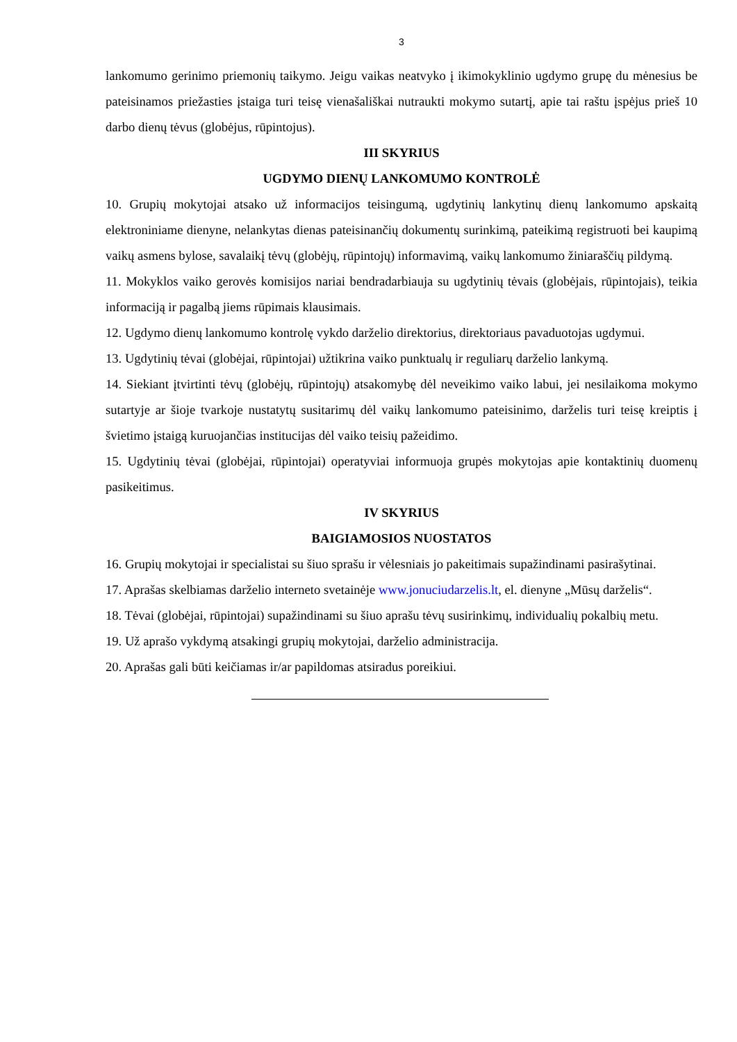3
lankomumo gerinimo priemonių taikymo. Jeigu vaikas neatvyko į ikimokyklinio ugdymo grupę du mėnesius be pateisinamos priežasties įstaiga turi teisę vienašališkai nutraukti mokymo sutartį, apie tai raštu įspėjus prieš 10 darbo dienų tėvus (globėjus, rūpintojus).
III SKYRIUS
UGDYMO DIENŲ LANKOMUMO KONTROLĖ
10. Grupių mokytojai atsako už informacijos teisingumą, ugdytinių lankytinų dienų lankomumo apskaitą elektroniniame dienyne, nelankytas dienas pateisinančių dokumentų surinkimą, pateikimą registruoti bei kaupimą vaikų asmens bylose, savalaikį tėvų (globėjų, rūpintojų) informavimą, vaikų lankomumo žiniaraščių pildymą.
11. Mokyklos vaiko gerovės komisijos nariai bendradarbiauja su ugdytinių tėvais (globėjais, rūpintojais), teikia informaciją ir pagalbą jiems rūpimais klausimais.
12. Ugdymo dienų lankomumo kontrolę vykdo darželio direktorius, direktoriaus pavaduotojas ugdymui.
13. Ugdytinių tėvai (globėjai, rūpintojai) užtikrina vaiko punktualų ir reguliarų darželio lankymą.
14. Siekiant įtvirtinti tėvų (globėjų, rūpintojų) atsakomybę dėl neveikimo vaiko labui, jei nesilaikoma mokymo sutartyje ar šioje tvarkoje nustatytų susitarimų dėl vaikų lankomumo pateisinimo, darželis turi teisę kreiptis į švietimo įstaigą kuruojančias institucijas dėl vaiko teisių pažeidimo.
15. Ugdytinių tėvai (globėjai, rūpintojai) operatyviai informuoja grupės mokytojas apie kontaktinių duomenų pasikeitimus.
IV SKYRIUS
BAIGIAMOSIOS NUOSTATOS
16. Grupių mokytojai ir specialistai su šiuo sprašu ir vėlesniais jo pakeitimais supažindinami pasirašytinai.
17. Aprašas skelbiamas darželio interneto svetainėje www.jonuciudarzelis.lt, el. dienyne „Mūsų darželis“.
18. Tėvai (globėjai, rūpintojai) supažindinami su šiuo aprašu tėvų susirinkimų, individualių pokalbių metu.
19. Už aprašo vykdymą atsakingi grupių mokytojai, darželio administracija.
20. Aprašas gali būti keičiamas ir/ar papildomas atsiradus poreikiui.